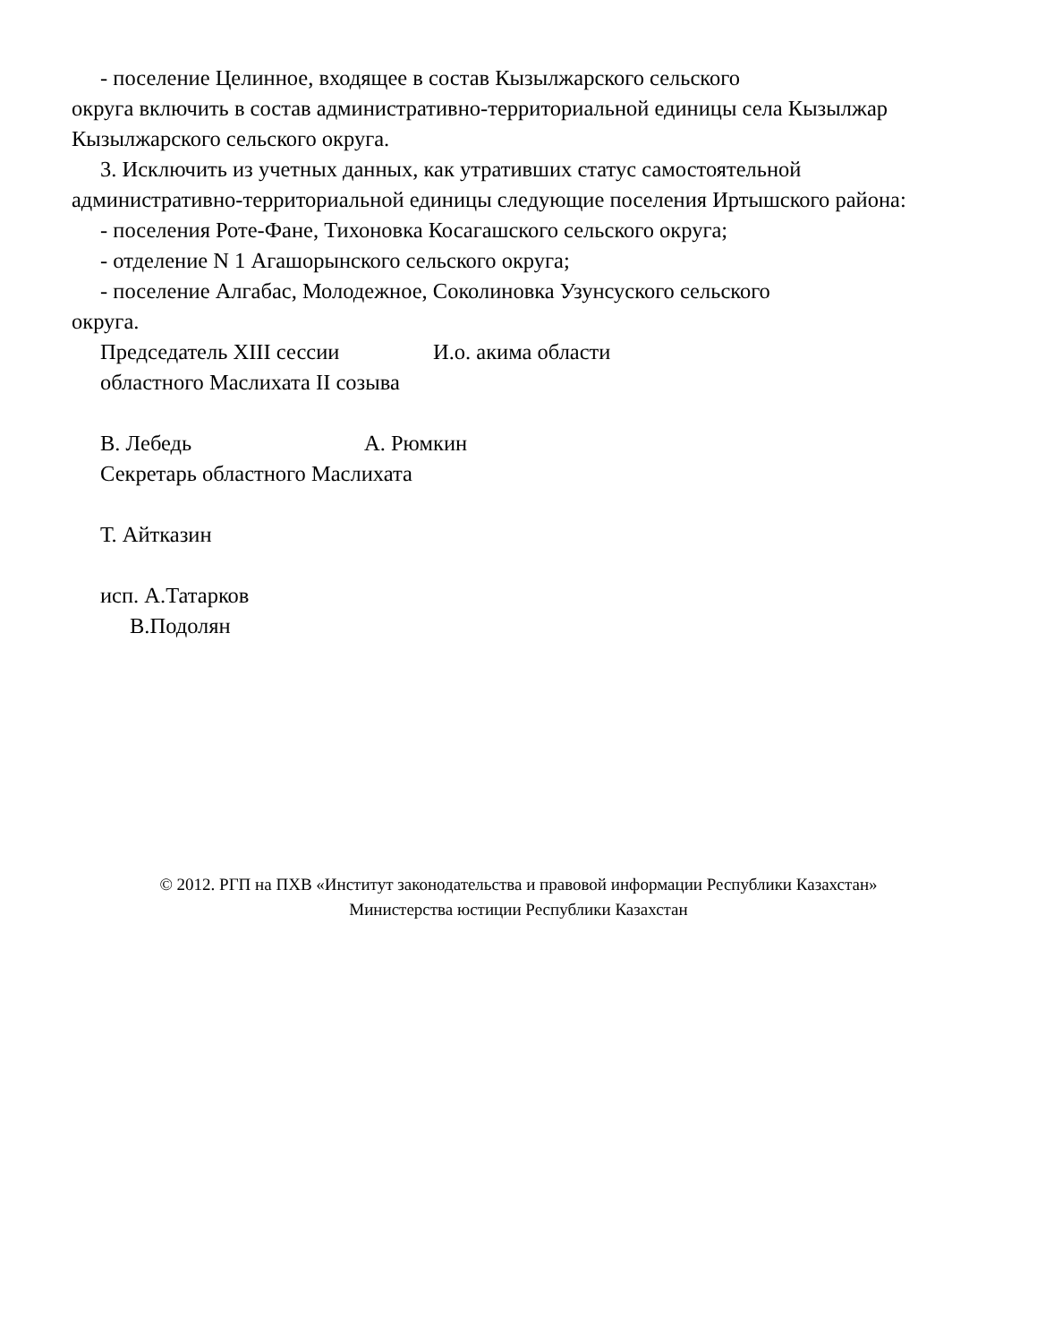- поселение Целинное, входящее в состав Кызылжарского сельского
округа включить в состав административно-территориальной единицы села Кызылжар Кызылжарского сельского округа.
3. Исключить из учетных данных, как утративших статус самостоятельной административно-территориальной единицы следующие поселения Иртышского района:
- поселения Роте-Фане, Тихоновка Косагашского сельского округа;
- отделение N 1 Агашорынского сельского округа;
- поселение Алгабас, Молодежное, Соколиновка Узунсуского сельского
округа.
Председатель XIII сессии И.о. акима области
областного Маслихата II созыва
В. Лебедь А. Рюмкин
Секретарь областного Маслихата
Т. Айтказин
исп. А.Татарков
В.Подолян
© 2012. РГП на ПХВ «Институт законодательства и правовой информации Республики Казахстан»
Министерства юстиции Республики Казахстан